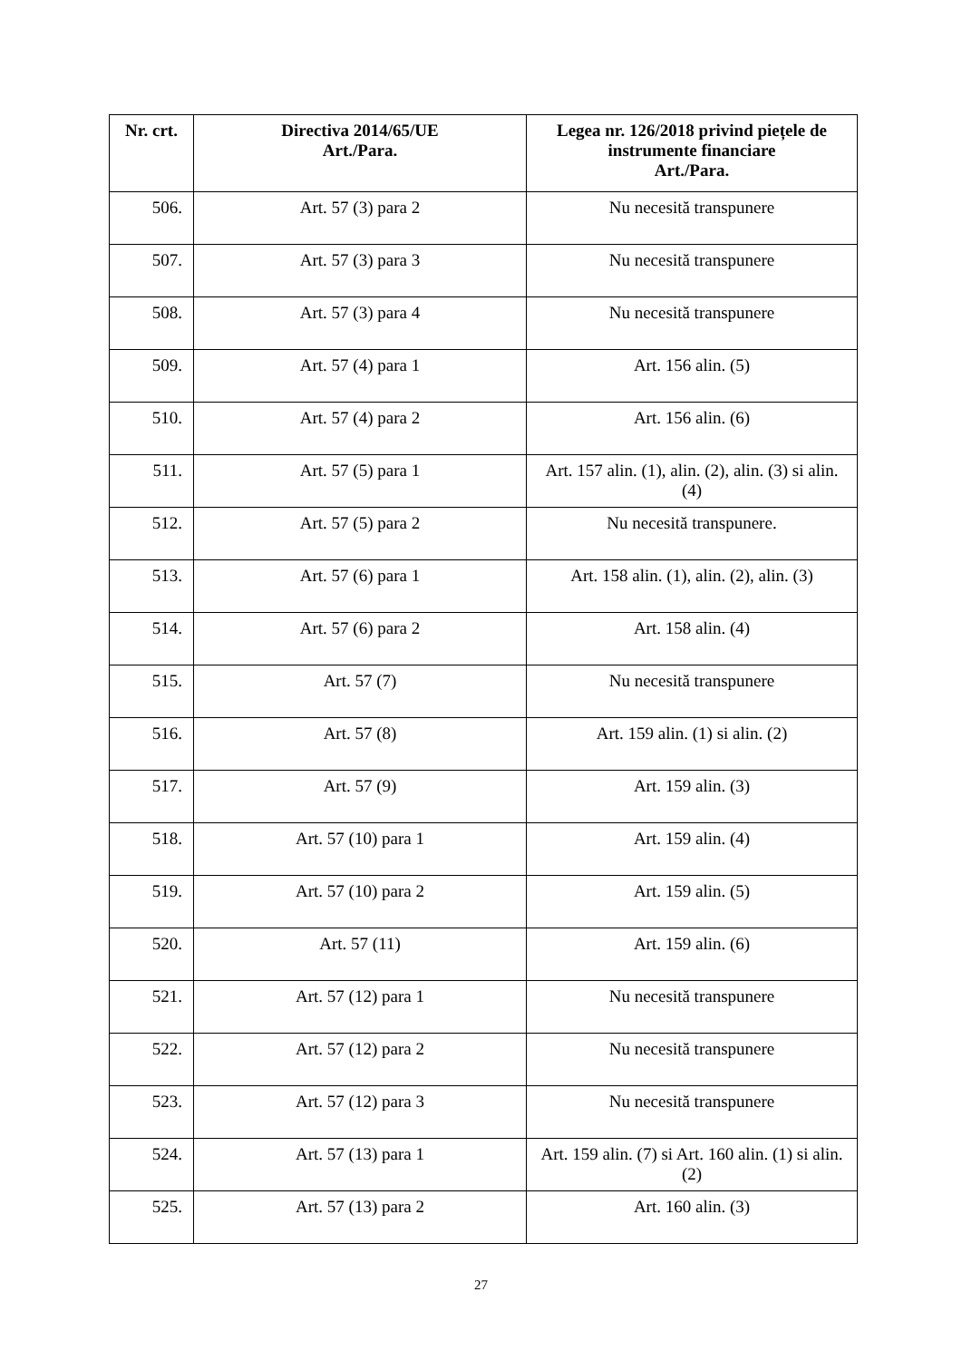| Nr. crt. | Directiva 2014/65/UE Art./Para. | Legea nr. 126/2018 privind piețele de instrumente financiare Art./Para. |
| --- | --- | --- |
| 506. | Art. 57 (3) para 2 | Nu necesită transpunere |
| 507. | Art. 57 (3) para 3 | Nu necesită transpunere |
| 508. | Art. 57 (3) para 4 | Nu necesită transpunere |
| 509. | Art. 57 (4) para 1 | Art. 156 alin. (5) |
| 510. | Art. 57 (4) para 2 | Art. 156 alin. (6) |
| 511. | Art. 57 (5) para 1 | Art. 157 alin. (1), alin. (2), alin. (3) si alin. (4) |
| 512. | Art. 57 (5) para 2 | Nu necesită transpunere. |
| 513. | Art. 57 (6) para 1 | Art. 158 alin. (1), alin. (2), alin. (3) |
| 514. | Art. 57 (6) para 2 | Art. 158 alin. (4) |
| 515. | Art. 57 (7) | Nu necesită transpunere |
| 516. | Art. 57 (8) | Art. 159 alin. (1) si alin. (2) |
| 517. | Art. 57 (9) | Art. 159 alin. (3) |
| 518. | Art. 57 (10) para 1 | Art. 159 alin. (4) |
| 519. | Art. 57 (10) para 2 | Art. 159 alin. (5) |
| 520. | Art. 57 (11) | Art. 159 alin. (6) |
| 521. | Art. 57 (12) para 1 | Nu necesită transpunere |
| 522. | Art. 57 (12) para 2 | Nu necesită transpunere |
| 523. | Art. 57 (12) para 3 | Nu necesită transpunere |
| 524. | Art. 57 (13) para 1 | Art. 159 alin. (7) si Art. 160 alin. (1) si alin. (2) |
| 525. | Art. 57 (13) para 2 | Art. 160 alin. (3) |
27